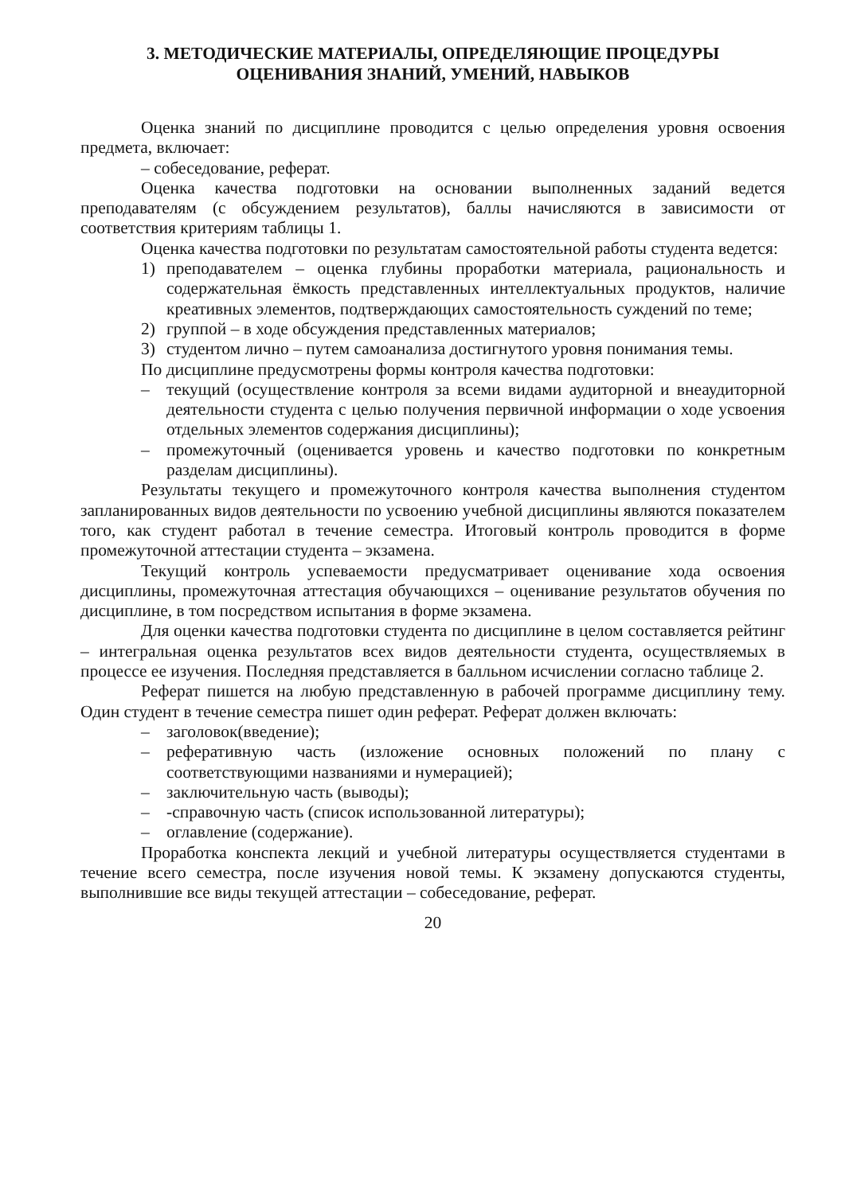3. МЕТОДИЧЕСКИЕ МАТЕРИАЛЫ, ОПРЕДЕЛЯЮЩИЕ ПРОЦЕДУРЫ
ОЦЕНИВАНИЯ ЗНАНИЙ, УМЕНИЙ, НАВЫКОВ
Оценка знаний по дисциплине проводится с целью определения уровня освоения предмета, включает:
– собеседование, реферат.
Оценка качества подготовки на основании выполненных заданий ведется преподавателям (с обсуждением результатов), баллы начисляются в зависимости от соответствия критериям таблицы 1.
Оценка качества подготовки по результатам самостоятельной работы студента ведется:
1) преподавателем – оценка глубины проработки материала, рациональность и содержательная ёмкость представленных интеллектуальных продуктов, наличие креативных элементов, подтверждающих самостоятельность суждений по теме;
2) группой – в ходе обсуждения представленных материалов;
3) студентом лично – путем самоанализа достигнутого уровня понимания темы.
По дисциплине предусмотрены формы контроля качества подготовки:
– текущий (осуществление контроля за всеми видами аудиторной и внеаудиторной деятельности студента с целью получения первичной информации о ходе усвоения отдельных элементов содержания дисциплины);
– промежуточный (оценивается уровень и качество подготовки по конкретным разделам дисциплины).
Результаты текущего и промежуточного контроля качества выполнения студентом запланированных видов деятельности по усвоению учебной дисциплины являются показателем того, как студент работал в течение семестра. Итоговый контроль проводится в форме промежуточной аттестации студента – экзамена.
Текущий контроль успеваемости предусматривает оценивание хода освоения дисциплины, промежуточная аттестация обучающихся – оценивание результатов обучения по дисциплине, в том посредством испытания в форме экзамена.
Для оценки качества подготовки студента по дисциплине в целом составляется рейтинг – интегральная оценка результатов всех видов деятельности студента, осуществляемых в процессе ее изучения. Последняя представляется в балльном исчислении согласно таблице 2.
Реферат пишется на любую представленную в рабочей программе дисциплину тему. Один студент в течение семестра пишет один реферат. Реферат должен включать:
– заголовок(введение);
– реферативную часть (изложение основных положений по плану с соответствующими названиями и нумерацией);
– заключительную часть (выводы);
– -справочную часть (список использованной литературы);
– оглавление (содержание).
Проработка конспекта лекций и учебной литературы осуществляется студентами в течение всего семестра, после изучения новой темы. К экзамену допускаются студенты, выполнившие все виды текущей аттестации – собеседование, реферат.
20